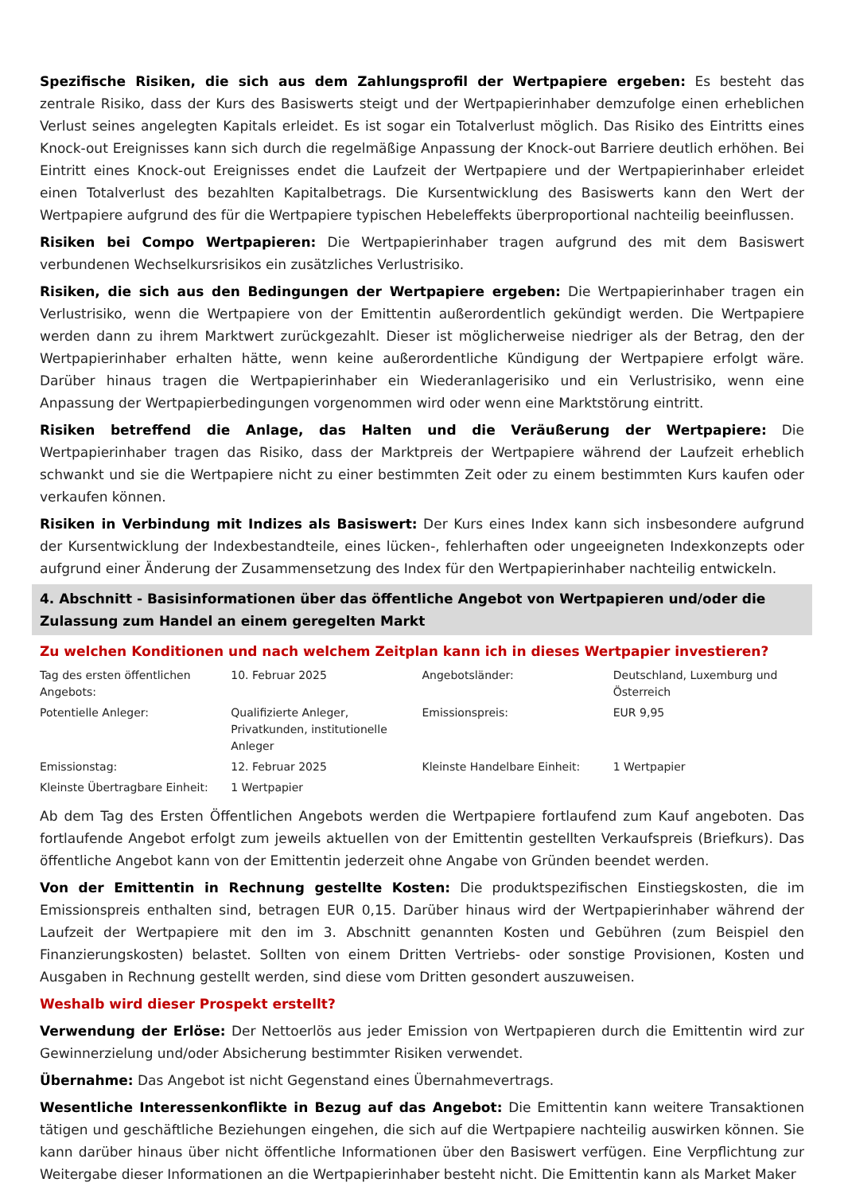Spezifische Risiken, die sich aus dem Zahlungsprofil der Wertpapiere ergeben: Es besteht das zentrale Risiko, dass der Kurs des Basiswerts steigt und der Wertpapierinhaber demzufolge einen erheblichen Verlust seines angelegten Kapitals erleidet. Es ist sogar ein Totalverlust möglich. Das Risiko des Eintritts eines Knock-out Ereignisses kann sich durch die regelmäßige Anpassung der Knock-out Barriere deutlich erhöhen. Bei Eintritt eines Knock-out Ereignisses endet die Laufzeit der Wertpapiere und der Wertpapierinhaber erleidet einen Totalverlust des bezahlten Kapitalbetrags. Die Kursentwicklung des Basiswerts kann den Wert der Wertpapiere aufgrund des für die Wertpapiere typischen Hebeleffekts überproportional nachteilig beeinflussen.
Risiken bei Compo Wertpapieren: Die Wertpapierinhaber tragen aufgrund des mit dem Basiswert verbundenen Wechselkursrisikos ein zusätzliches Verlustrisiko.
Risiken, die sich aus den Bedingungen der Wertpapiere ergeben: Die Wertpapierinhaber tragen ein Verlustrisiko, wenn die Wertpapiere von der Emittentin außerordentlich gekündigt werden. Die Wertpapiere werden dann zu ihrem Marktwert zurückgezahlt. Dieser ist möglicherweise niedriger als der Betrag, den der Wertpapierinhaber erhalten hätte, wenn keine außerordentliche Kündigung der Wertpapiere erfolgt wäre. Darüber hinaus tragen die Wertpapierinhaber ein Wiederanlagerisiko und ein Verlustrisiko, wenn eine Anpassung der Wertpapierbedingungen vorgenommen wird oder wenn eine Marktstörung eintritt.
Risiken betreffend die Anlage, das Halten und die Veräußerung der Wertpapiere: Die Wertpapierinhaber tragen das Risiko, dass der Marktpreis der Wertpapiere während der Laufzeit erheblich schwankt und sie die Wertpapiere nicht zu einer bestimmten Zeit oder zu einem bestimmten Kurs kaufen oder verkaufen können.
Risiken in Verbindung mit Indizes als Basiswert: Der Kurs eines Index kann sich insbesondere aufgrund der Kursentwicklung der Indexbestandteile, eines lücken-, fehlerhaften oder ungeeigneten Indexkonzepts oder aufgrund einer Änderung der Zusammensetzung des Index für den Wertpapierinhaber nachteilig entwickeln.
4. Abschnitt - Basisinformationen über das öffentliche Angebot von Wertpapieren und/oder die Zulassung zum Handel an einem geregelten Markt
Zu welchen Konditionen und nach welchem Zeitplan kann ich in dieses Wertpapier investieren?
| Tag des ersten öffentlichen Angebots: | 10. Februar 2025 | Angebotsländer: | Deutschland, Luxemburg und Österreich |
| Potentielle Anleger: | Qualifizierte Anleger, Privatkunden, institutionelle Anleger | Emissionspreis: | EUR 9,95 |
| Emissionstag: | 12. Februar 2025 | Kleinste Handelbare Einheit: | 1 Wertpapier |
| Kleinste Übertragbare Einheit: | 1 Wertpapier | | |
Ab dem Tag des Ersten Öffentlichen Angebots werden die Wertpapiere fortlaufend zum Kauf angeboten. Das fortlaufende Angebot erfolgt zum jeweils aktuellen von der Emittentin gestellten Verkaufspreis (Briefkurs). Das öffentliche Angebot kann von der Emittentin jederzeit ohne Angabe von Gründen beendet werden.
Von der Emittentin in Rechnung gestellte Kosten: Die produktspezifischen Einstiegskosten, die im Emissionspreis enthalten sind, betragen EUR 0,15. Darüber hinaus wird der Wertpapierinhaber während der Laufzeit der Wertpapiere mit den im 3. Abschnitt genannten Kosten und Gebühren (zum Beispiel den Finanzierungskosten) belastet. Sollten von einem Dritten Vertriebs- oder sonstige Provisionen, Kosten und Ausgaben in Rechnung gestellt werden, sind diese vom Dritten gesondert auszuweisen.
Weshalb wird dieser Prospekt erstellt?
Verwendung der Erlöse: Der Nettoerlös aus jeder Emission von Wertpapieren durch die Emittentin wird zur Gewinnerzielung und/oder Absicherung bestimmter Risiken verwendet.
Übernahme: Das Angebot ist nicht Gegenstand eines Übernahmevertrags.
Wesentliche Interessenkonflikte in Bezug auf das Angebot: Die Emittentin kann weitere Transaktionen tätigen und geschäftliche Beziehungen eingehen, die sich auf die Wertpapiere nachteilig auswirken können. Sie kann darüber hinaus über nicht öffentliche Informationen über den Basiswert verfügen. Eine Verpflichtung zur Weitergabe dieser Informationen an die Wertpapierinhaber besteht nicht. Die Emittentin kann als Market Maker